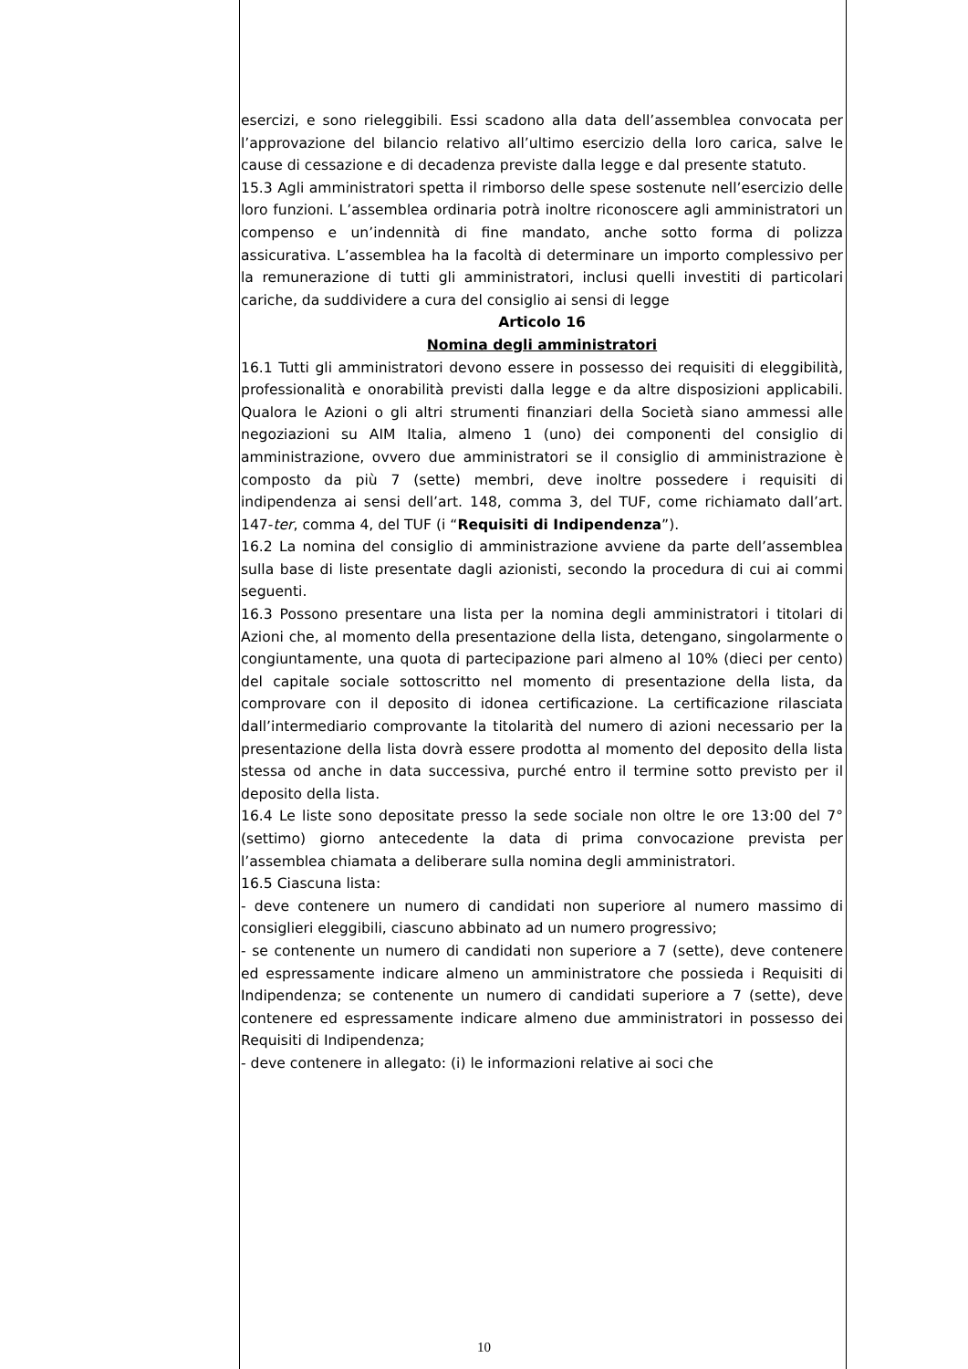esercizi, e sono rieleggibili. Essi scadono alla data dell’assemblea convocata per l’approvazione del bilancio relativo all’ultimo esercizio della loro carica, salve le cause di cessazione e di decadenza previste dalla legge e dal presente statuto.
15.3 Agli amministratori spetta il rimborso delle spese sostenute nell’esercizio delle loro funzioni. L’assemblea ordinaria potrà inoltre riconoscere agli amministratori un compenso e un’indennità di fine mandato, anche sotto forma di polizza assicurativa. L’assemblea ha la facoltà di determinare un importo complessivo per la remunerazione di tutti gli amministratori, inclusi quelli investiti di particolari cariche, da suddividere a cura del consiglio ai sensi di legge
Articolo 16
Nomina degli amministratori
16.1 Tutti gli amministratori devono essere in possesso dei requisiti di eleggibilità, professionalità e onorabilità previsti dalla legge e da altre disposizioni applicabili. Qualora le Azioni o gli altri strumenti finanziari della Società siano ammessi alle negoziazioni su AIM Italia, almeno 1 (uno) dei componenti del consiglio di amministrazione, ovvero due amministratori se il consiglio di amministrazione è composto da più 7 (sette) membri, deve inoltre possedere i requisiti di indipendenza ai sensi dell’art. 148, comma 3, del TUF, come richiamato dall’art. 147-ter, comma 4, del TUF (i “Requisiti di Indipendenza”).
16.2 La nomina del consiglio di amministrazione avviene da parte dell’assemblea sulla base di liste presentate dagli azionisti, secondo la procedura di cui ai commi seguenti.
16.3 Possono presentare una lista per la nomina degli amministratori i titolari di Azioni che, al momento della presentazione della lista, detengano, singolarmente o congiuntamente, una quota di partecipazione pari almeno al 10% (dieci per cento) del capitale sociale sottoscritto nel momento di presentazione della lista, da comprovare con il deposito di idonea certificazione. La certificazione rilasciata dall’intermediario comprovante la titolarità del numero di azioni necessario per la presentazione della lista dovrà essere prodotta al momento del deposito della lista stessa od anche in data successiva, purché entro il termine sotto previsto per il deposito della lista.
16.4 Le liste sono depositate presso la sede sociale non oltre le ore 13:00 del 7° (settimo) giorno antecedente la data di prima convocazione prevista per l’assemblea chiamata a deliberare sulla nomina degli amministratori.
16.5 Ciascuna lista:
- deve contenere un numero di candidati non superiore al numero massimo di consiglieri eleggibili, ciascuno abbinato ad un numero progressivo;
- se contenente un numero di candidati non superiore a 7 (sette), deve contenere ed espressamente indicare almeno un amministratore che possieda i Requisiti di Indipendenza; se contenente un numero di candidati superiore a 7 (sette), deve contenere ed espressamente indicare almeno due amministratori in possesso dei Requisiti di Indipendenza;
- deve contenere in allegato: (i) le informazioni relative ai soci che
10